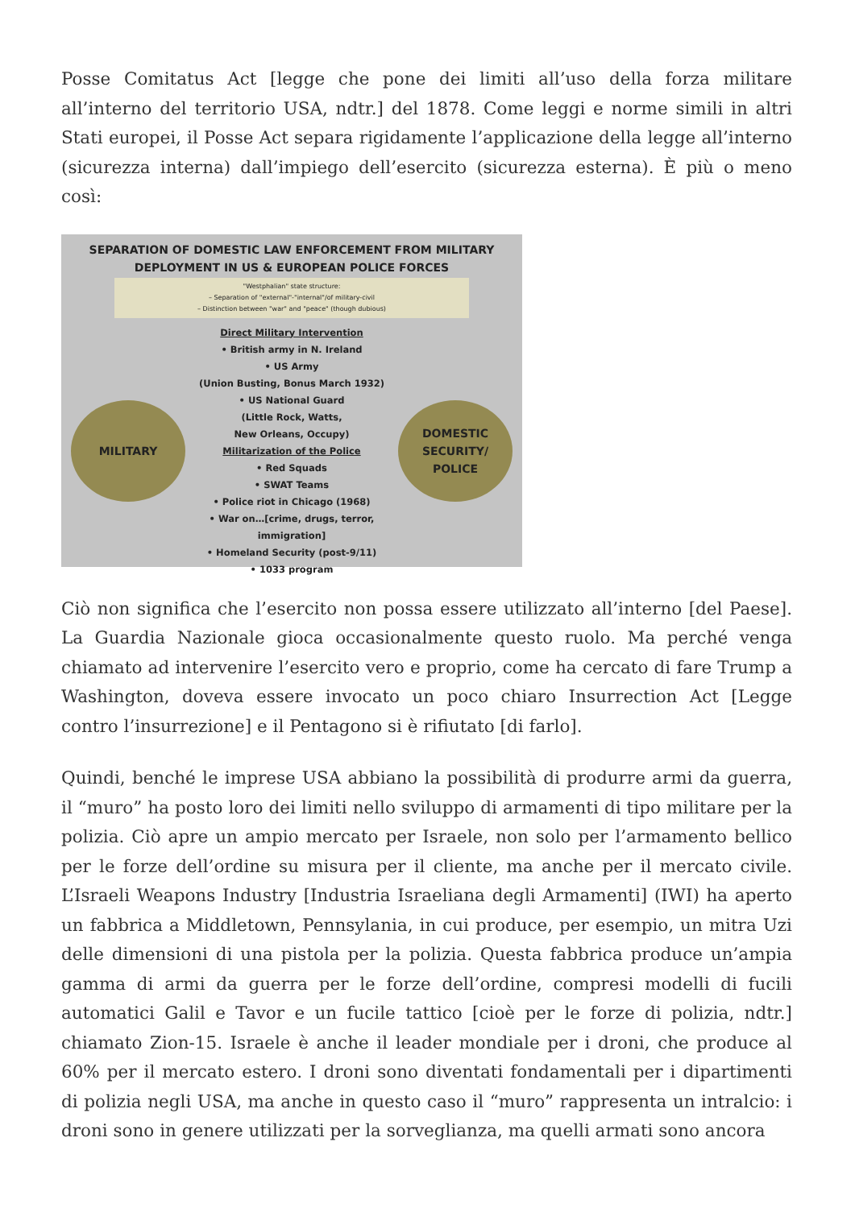Posse Comitatus Act [legge che pone dei limiti all’uso della forza militare all’interno del territorio USA, ndtr.] del 1878. Come leggi e norme simili in altri Stati europei, il Posse Act separa rigidamente l’applicazione della legge all’interno (sicurezza interna) dall’impiego dell’esercito (sicurezza esterna). È più o meno così:
SEPARATION OF DOMESTIC LAW ENFORCEMENT FROM MILITARY
DEPLOYMENT IN US & EUROPEAN POLICE FORCES
"Westphalian" state structure:
– Separation of "external"-"internal"/of military-civil
– Distinction between "war" and "peace" (though dubious)
MILITARY
Direct Military Intervention
• British army in N. Ireland
• US Army
(Union Busting, Bonus March 1932)
• US National Guard
(Little Rock, Watts,
New Orleans, Occupy)
Militarization of the Police
• Red Squads
• SWAT Teams
• Police riot in Chicago (1968)
• War on…[crime, drugs, terror, immigration]
• Homeland Security (post-9/11)
• 1033 program
DOMESTIC
SECURITY/
POLICE
Ciò non significa che l’esercito non possa essere utilizzato all’interno [del Paese]. La Guardia Nazionale gioca occasionalmente questo ruolo. Ma perché venga chiamato ad intervenire l’esercito vero e proprio, come ha cercato di fare Trump a Washington, doveva essere invocato un poco chiaro Insurrection Act [Legge contro l’insurrezione] e il Pentagono si è rifiutato [di farlo].
Quindi, benché le imprese USA abbiano la possibilità di produrre armi da guerra, il “muro” ha posto loro dei limiti nello sviluppo di armamenti di tipo militare per la polizia. Ciò apre un ampio mercato per Israele, non solo per l’armamento bellico per le forze dell’ordine su misura per il cliente, ma anche per il mercato civile. L’Israeli Weapons Industry [Industria Israeliana degli Armamenti] (IWI) ha aperto un fabbrica a Middletown, Pennsylania, in cui produce, per esempio, un mitra Uzi delle dimensioni di una pistola per la polizia. Questa fabbrica produce un’ampia gamma di armi da guerra per le forze dell’ordine, compresi modelli di fucili automatici Galil e Tavor e un fucile tattico [cioè per le forze di polizia, ndtr.] chiamato Zion-15. Israele è anche il leader mondiale per i droni, che produce al 60% per il mercato estero. I droni sono diventati fondamentali per i dipartimenti di polizia negli USA, ma anche in questo caso il “muro” rappresenta un intralcio: i droni sono in genere utilizzati per la sorveglianza, ma quelli armati sono ancora